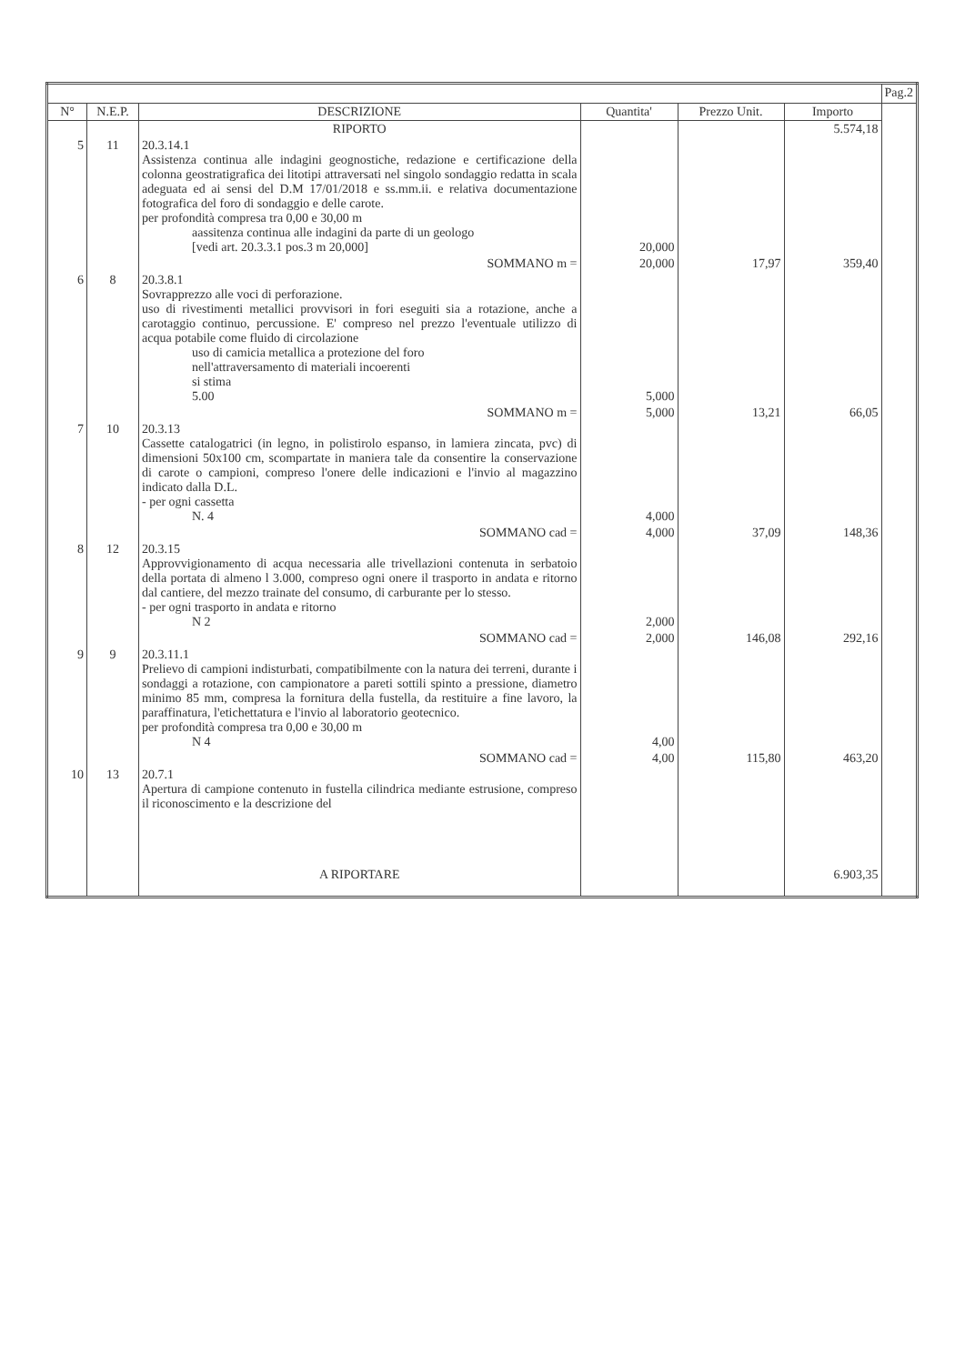| | | | | | | Pag.2 |
| --- | --- | --- | --- | --- | --- | --- |
| N° | N.E.P. | DESCRIZIONE | Quantita' | Prezzo Unit. | Importo | |
| | | RIPORTO | | | 5.574,18 | |
| 5 | 11 | 20.3.14.1 Assistenza continua alle indagini geognostiche, redazione e certificazione della colonna geostratigrafica dei litotipi attraversati nel singolo sondaggio redatta in scala adeguata ed ai sensi del D.M 17/01/2018 e ss.mm.ii. e relativa documentazione fotografica del foro di sondaggio e delle carote. per profondità compresa tra 0,00 e 30,00 m aassitenza continua alle indagini da parte di un geologo [vedi art. 20.3.3.1 pos.3 m 20,000] | 20,000 | | | |
| | | SOMMANO m = | 20,000 | 17,97 | 359,40 | |
| 6 | 8 | 20.3.8.1 Sovrapprezzo alle voci di perforazione. uso di rivestimenti metallici provvisori in fori eseguiti sia a rotazione, anche a carotaggio continuo, percussione. E' compreso nel prezzo l'eventuale utilizzo di acqua potabile come fluido di circolazione uso di camicia metallica a protezione del foro nell'attraversamento di materiali incoerenti si stima 5.00 | 5,000 | | | |
| | | SOMMANO m = | 5,000 | 13,21 | 66,05 | |
| 7 | 10 | 20.3.13 Cassette catalogatrici (in legno, in polistirolo espanso, in lamiera zincata, pvc) di dimensioni 50x100 cm, scompartate in maniera tale da consentire la conservazione di carote o campioni, compreso l'onere delle indicazioni e l'invio al magazzino indicato dalla D.L. - per ogni cassetta N. 4 | 4,000 | | | |
| | | SOMMANO cad = | 4,000 | 37,09 | 148,36 | |
| 8 | 12 | 20.3.15 Approvvigionamento di acqua necessaria alle trivellazioni contenuta in serbatoio della portata di almeno l 3.000, compreso ogni onere il trasporto in andata e ritorno dal cantiere, del mezzo trainate del consumo, di carburante per lo stesso. - per ogni trasporto in andata e ritorno N 2 | 2,000 | | | |
| | | SOMMANO cad = | 2,000 | 146,08 | 292,16 | |
| 9 | 9 | 20.3.11.1 Prelievo di campioni indisturbati, compatibilmente con la natura dei terreni, durante i sondaggi a rotazione, con campionatore a pareti sottili spinto a pressione, diametro minimo 85 mm, compresa la fornitura della fustella, da restituire a fine lavoro, la paraffinatura, l'etichettatura e l'invio al laboratorio geotecnico. per profondità compresa tra 0,00 e 30,00 m N 4 | 4,00 | | | |
| | | SOMMANO cad = | 4,00 | 115,80 | 463,20 | |
| 10 | 13 | 20.7.1 Apertura di campione contenuto in fustella cilindrica mediante estrusione, compreso il riconoscimento e la descrizione del | | | | |
| | | A RIPORTARE | | | 6.903,35 | |